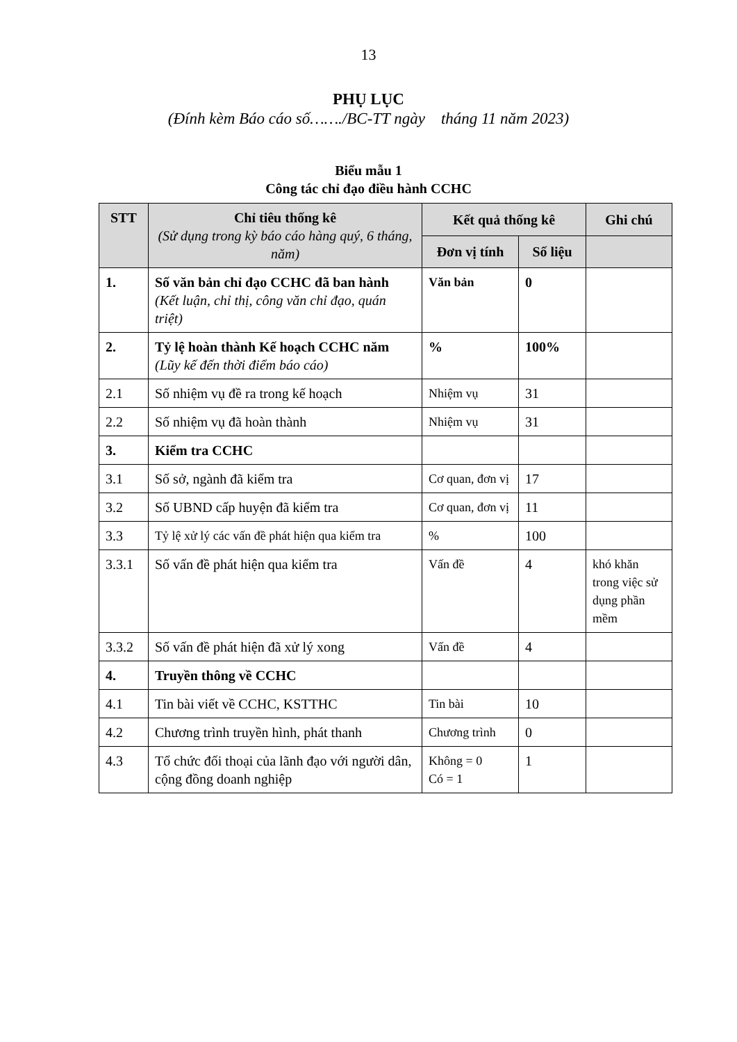13
PHỤ LỤC
(Đính kèm Báo cáo số……./BC-TT ngày tháng 11 năm 2023)
Biểu mẫu 1
Công tác chỉ đạo điều hành CCHC
| STT | Chỉ tiêu thống kê (Sử dụng trong kỳ báo cáo hàng quý, 6 tháng, năm) | Kết quả thống kê | | Ghi chú |
| --- | --- | --- | --- | --- |
| | | Đơn vị tính | Số liệu | |
| 1. | Số văn bản chỉ đạo CCHC đã ban hành (Kết luận, chỉ thị, công văn chỉ đạo, quán triệt) | Văn bản | 0 | |
| 2. | Tỷ lệ hoàn thành Kế hoạch CCHC năm (Lũy kế đến thời điểm báo cáo) | % | 100% | |
| 2.1 | Số nhiệm vụ đề ra trong kế hoạch | Nhiệm vụ | 31 | |
| 2.2 | Số nhiệm vụ đã hoàn thành | Nhiệm vụ | 31 | |
| 3. | Kiểm tra CCHC | | | |
| 3.1 | Số sở, ngành đã kiểm tra | Cơ quan, đơn vị | 17 | |
| 3.2 | Số UBND cấp huyện đã kiểm tra | Cơ quan, đơn vị | 11 | |
| 3.3 | Tỷ lệ xử lý các vấn đề phát hiện qua kiểm tra | % | 100 | |
| 3.3.1 | Số vấn đề phát hiện qua kiểm tra | Vấn đề | 4 | khó khăn trong việc sử dụng phần mềm |
| 3.3.2 | Số vấn đề phát hiện đã xử lý xong | Vấn đề | 4 | |
| 4. | Truyền thông về CCHC | | | |
| 4.1 | Tin bài viết về CCHC, KSTTHC | Tin bài | 10 | |
| 4.2 | Chương trình truyền hình, phát thanh | Chương trình | 0 | |
| 4.3 | Tổ chức đối thoại của lãnh đạo với người dân, cộng đồng doanh nghiệp | Không = 0 Có = 1 | 1 | |